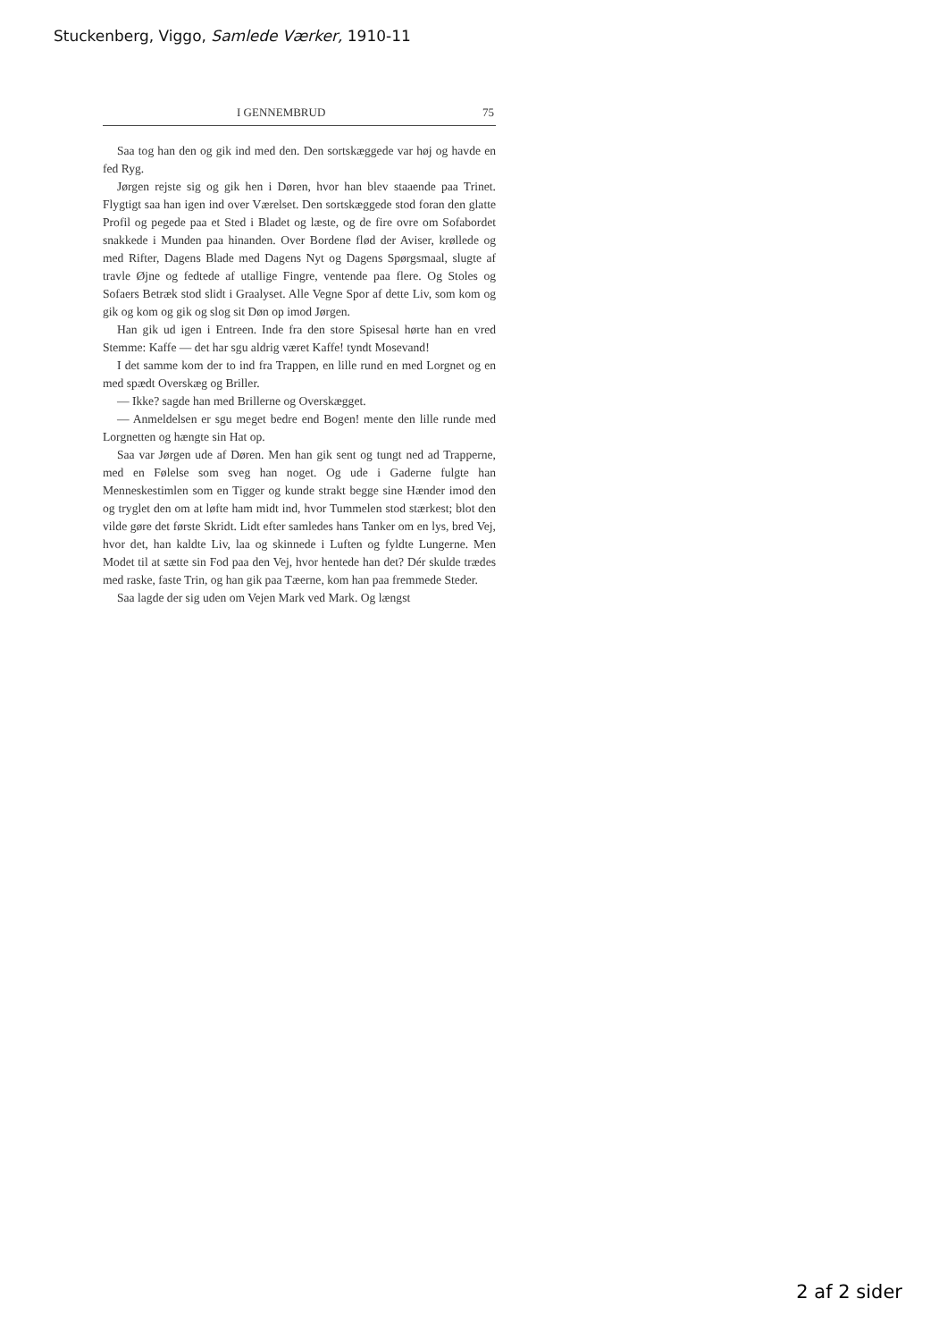Stuckenberg, Viggo, Samlede Værker, 1910-11
I GENNEMBRUD 75
Saa tog han den og gik ind med den. Den sortskæggede var høj og havde en fed Ryg.
Jørgen rejste sig og gik hen i Døren, hvor han blev staaende paa Trinet. Flygtigt saa han igen ind over Værelset. Den sortskæggede stod foran den glatte Profil og pegede paa et Sted i Bladet og læste, og de fire ovre om Sofabordet snakkede i Munden paa hinanden. Over Bordene flød der Aviser, krøllede og med Rifter, Dagens Blade med Dagens Nyt og Dagens Spørgsmaal, slugte af travle Øjne og fedtede af utallige Fingre, ventende paa flere. Og Stoles og Sofaers Betræk stod slidt i Graalyset. Alle Vegne Spor af dette Liv, som kom og gik og kom og gik og slog sit Døn op imod Jørgen.
Han gik ud igen i Entreen. Inde fra den store Spisesal hørte han en vred Stemme: Kaffe — det har sgu aldrig været Kaffe! tyndt Mosevand!
I det samme kom der to ind fra Trappen, en lille rund en med Lorgnet og en med spædt Overskæg og Briller.
— Ikke? sagde han med Brillerne og Overskægget.
— Anmeldelsen er sgu meget bedre end Bogen! mente den lille runde med Lorgnetten og hængte sin Hat op.
Saa var Jørgen ude af Døren. Men han gik sent og tungt ned ad Trapperne, med en Følelse som sveg han noget. Og ude i Gaderne fulgte han Menneskestimlen som en Tigger og kunde strakt begge sine Hænder imod den og tryglet den om at løfte ham midt ind, hvor Tummelen stod stærkest; blot den vilde gøre det første Skridt. Lidt efter samledes hans Tanker om en lys, bred Vej, hvor det, han kaldte Liv, laa og skinnede i Luften og fyldte Lungerne. Men Modet til at sætte sin Fod paa den Vej, hvor hentede han det? Dér skulde trædes med raske, faste Trin, og han gik paa Tæerne, kom han paa fremmede Steder.
Saa lagde der sig uden om Vejen Mark ved Mark. Og længst
2 af 2 sider